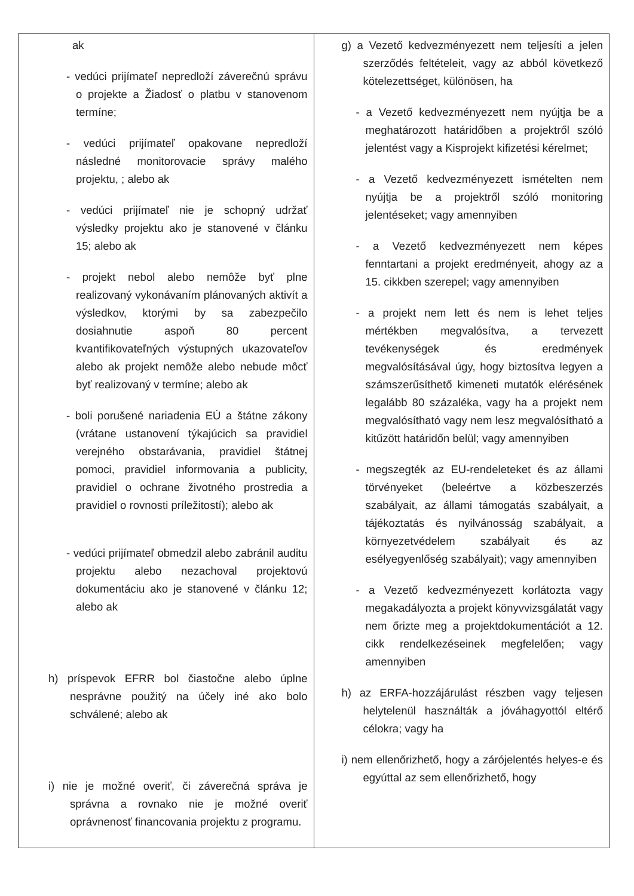| ak - vedúci prijímateľ nepredloží záverečnú správu o projekte a Žiadosť o platbu v stanovenom termíne; - vedúci prijímateľ opakovane nepredloží následné monitorovacie správy malého projektu, ; alebo ak - vedúci prijímateľ nie je schopný udržať výsledky projektu ako je stanovené v článku 15; alebo ak - projekt nebol alebo nemôže byť plne realizovaný vykonávaním plánovaných aktivít a výsledkov, ktorými by sa zabezpečilo dosiahnutie aspoň 80 percent kvantifikovateľných výstupných ukazovateľov alebo ak projekt nemôže alebo nebude môcť byť realizovaný v termíne; alebo ak - boli porušené nariadenia EÚ a štátne zákony (vrátane ustanovení týkajúcich sa pravidiel verejného obstarávania, pravidiel štátnej pomoci, pravidiel informovania a publicity, pravidiel o ochrane životného prostredia a pravidiel o rovnosti príležitostí); alebo ak - vedúci prijímateľ obmedzil alebo zabránil auditu projektu alebo nezachoval projektovú dokumentáciu ako je stanovené v článku 12; alebo ak h) príspevok EFRR bol čiastočne alebo úplne nesprávne použitý na účely iné ako bolo schválené; alebo ak i) nie je možné overiť, či záverečná správa je správna a rovnako nie je možné overiť oprávnenosť financovania projektu z programu. | g) a Vezető kedvezményezett nem teljesíti a jelen szerződés feltételeit, vagy az abból következő kötelezettséget, különösen, ha - a Vezető kedvezményezett nem nyújtja be a meghatározott határidőben a projektről szóló jelentést vagy a Kisprojekt kifizetési kérelmet; - a Vezető kedvezményezett ismételten nem nyújtja be a projektről szóló monitoring jelentéseket; vagy amennyiben - a Vezető kedvezményezett nem képes fenntartani a projekt eredményeit, ahogy az a 15. cikkben szerepel; vagy amennyiben - a projekt nem lett és nem is lehet teljes mértékben megvalósítva, a tervezett tevékenységek és eredmények megvalósításával úgy, hogy biztosítva legyen a számszerűsíthető kimeneti mutatók elérésének legalább 80 százaléka, vagy ha a projekt nem megvalósítható vagy nem lesz megvalósítható a kitűzött határidőn belül; vagy amennyiben - megszegték az EU-rendeleteket és az állami törvényeket (beleértve a közbeszerzés szabályait, az állami támogatás szabályait, a tájékoztatás és nyilvánosság szabályait, a környezetvédelem szabályait és az esélyegyenlőség szabályait); vagy amennyiben - a Vezető kedvezményezett korlátozta vagy megakadályozta a projekt könyvvizsgálatát vagy nem őrizte meg a projektdokumentációt a 12. cikk rendelkezéseinek megfelelően; vagy amennyiben h) az ERFA-hozzájárulást részben vagy teljesen helytelenül használták a jóváhagyottól eltérő célokra; vagy ha i) nem ellenőrizhető, hogy a zárójelentés helyes-e és egyúttal az sem ellenőrizhető, hogy |